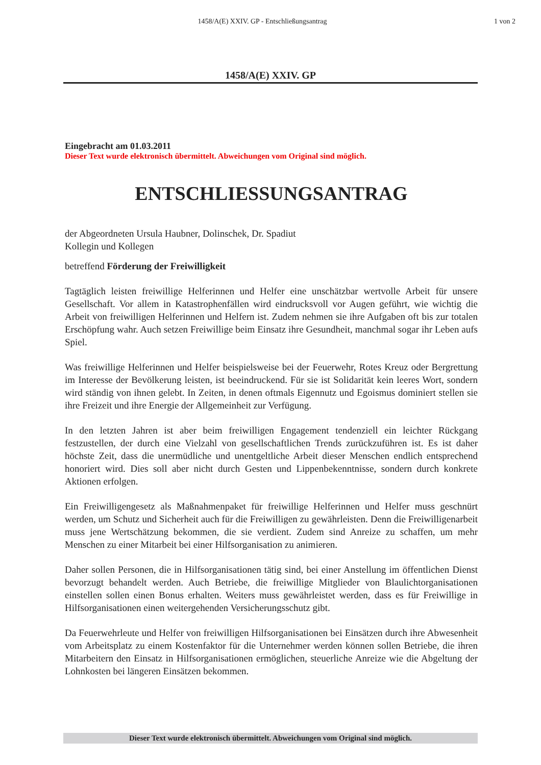1458/A(E) XXIV. GP - Entschließungsantrag
1 von 2
1458/A(E) XXIV. GP
Eingebracht am 01.03.2011
Dieser Text wurde elektronisch übermittelt. Abweichungen vom Original sind möglich.
ENTSCHLIESSUNGSANTRAG
der Abgeordneten Ursula Haubner, Dolinschek, Dr. Spadiut
Kollegin und Kollegen
betreffend Förderung der Freiwilligkeit
Tagtäglich leisten freiwillige Helferinnen und Helfer eine unschätzbar wertvolle Arbeit für unsere Gesellschaft. Vor allem in Katastrophenfällen wird eindrucksvoll vor Augen geführt, wie wichtig die Arbeit von freiwilligen Helferinnen und Helfern ist. Zudem nehmen sie ihre Aufgaben oft bis zur totalen Erschöpfung wahr. Auch setzen Freiwillige beim Einsatz ihre Gesundheit, manchmal sogar ihr Leben aufs Spiel.
Was freiwillige Helferinnen und Helfer beispielsweise bei der Feuerwehr, Rotes Kreuz oder Bergrettung im Interesse der Bevölkerung leisten, ist beeindruckend. Für sie ist Solidarität kein leeres Wort, sondern wird ständig von ihnen gelebt. In Zeiten, in denen oftmals Eigennutz und Egoismus dominiert stellen sie ihre Freizeit und ihre Energie der Allgemeinheit zur Verfügung.
In den letzten Jahren ist aber beim freiwilligen Engagement tendenziell ein leichter Rückgang festzustellen, der durch eine Vielzahl von gesellschaftlichen Trends zurückzuführen ist. Es ist daher höchste Zeit, dass die unermüdliche und unentgeltliche Arbeit dieser Menschen endlich entsprechend honoriert wird. Dies soll aber nicht durch Gesten und Lippenbekenntnisse, sondern durch konkrete Aktionen erfolgen.
Ein Freiwilligengesetz als Maßnahmenpaket für freiwillige Helferinnen und Helfer muss geschnürt werden, um Schutz und Sicherheit auch für die Freiwilligen zu gewährleisten. Denn die Freiwilligenarbeit muss jene Wertschätzung bekommen, die sie verdient. Zudem sind Anreize zu schaffen, um mehr Menschen zu einer Mitarbeit bei einer Hilfsorganisation zu animieren.
Daher sollen Personen, die in Hilfsorganisationen tätig sind, bei einer Anstellung im öffentlichen Dienst bevorzugt behandelt werden. Auch Betriebe, die freiwillige Mitglieder von Blaulichtorganisationen einstellen sollen einen Bonus erhalten. Weiters muss gewährleistet werden, dass es für Freiwillige in Hilfsorganisationen einen weitergehenden Versicherungsschutz gibt.
Da Feuerwehrleute und Helfer von freiwilligen Hilfsorganisationen bei Einsätzen durch ihre Abwesenheit vom Arbeitsplatz zu einem Kostenfaktor für die Unternehmer werden können sollen Betriebe, die ihren Mitarbeitern den Einsatz in Hilfsorganisationen ermöglichen, steuerliche Anreize wie die Abgeltung der Lohnkosten bei längeren Einsätzen bekommen.
Dieser Text wurde elektronisch übermittelt. Abweichungen vom Original sind möglich.